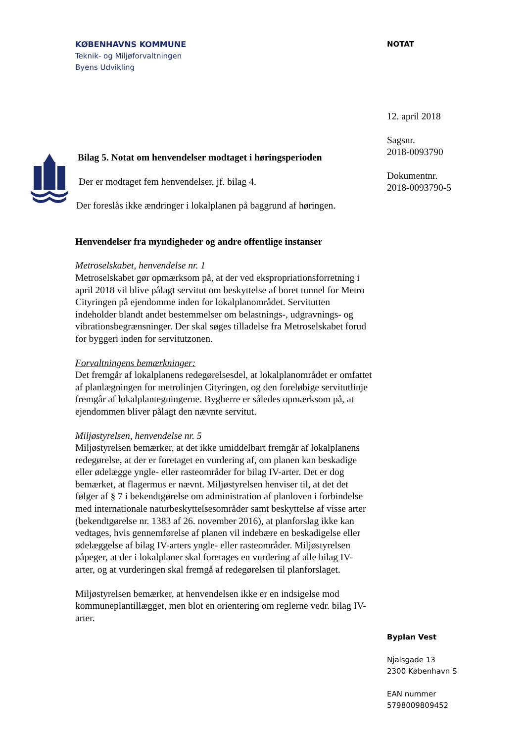KØBENHAVNS KOMMUNE
Teknik- og Miljøforvaltningen
Byens Udvikling
Bilag 5. Notat om henvendelser modtaget i høringsperioden
Der er modtaget fem henvendelser, jf. bilag 4.
Der foreslås ikke ændringer i lokalplanen på baggrund af høringen.
Henvendelser fra myndigheder og andre offentlige instanser
Metroselskabet, henvendelse nr. 1
Metroselskabet gør opmærksom på, at der ved ekspropriationsforretning i april 2018 vil blive pålagt servitut om beskyttelse af boret tunnel for Metro Cityringen på ejendomme inden for lokalplanområdet. Servitutten indeholder blandt andet bestemmelser om belastnings-, udgravnings- og vibrationsbegrænsninger. Der skal søges tilladelse fra Metroselskabet forud for byggeri inden for servitutzonen.
Forvaltningens bemærkninger:
Det fremgår af lokalplanens redegørelsesdel, at lokalplanområdet er omfattet af planlægningen for metrolinjen Cityringen, og den foreløbige servitutlinje fremgår af lokalplantegningerne. Bygherre er således opmærksom på, at ejendommen bliver pålagt den nævnte servitut.
Miljøstyrelsen, henvendelse nr. 5
Miljøstyrelsen bemærker, at det ikke umiddelbart fremgår af lokalplanens redegørelse, at der er foretaget en vurdering af, om planen kan beskadige eller ødelægge yngle- eller rasteområder for bilag IV-arter. Det er dog bemærket, at flagermus er nævnt. Miljøstyrelsen henviser til, at det det følger af § 7 i bekendtgørelse om administration af planloven i forbindelse med internationale naturbeskyttelsesområder samt beskyttelse af visse arter (bekendtgørelse nr. 1383 af 26. november 2016), at planforslag ikke kan vedtages, hvis gennemførelse af planen vil indebære en beskadigelse eller ødelæggelse af bilag IV-arters yngle- eller rasteområder. Miljøstyrelsen påpeger, at der i lokalplaner skal foretages en vurdering af alle bilag IV-arter, og at vurderingen skal fremgå af redegørelsen til planforslaget.
Miljøstyrelsen bemærker, at henvendelsen ikke er en indsigelse mod kommuneplantillægget, men blot en orientering om reglerne vedr. bilag IV-arter.
NOTAT
12. april 2018
Sagsnr.
2018-0093790
Dokumentnr.
2018-0093790-5
Byplan Vest
Njalsgade 13
2300 København S
EAN nummer
5798009809452